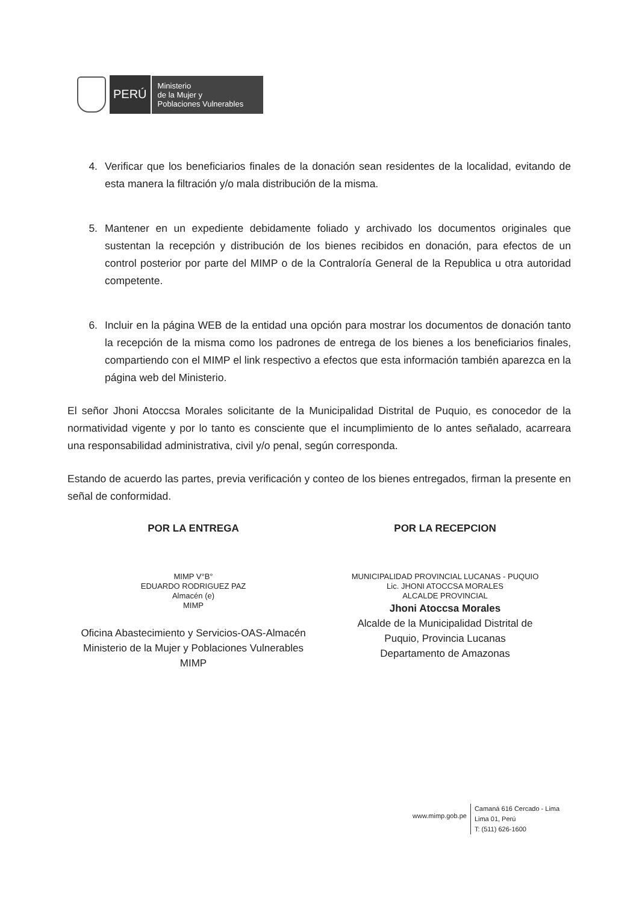PERÚ
Ministerio
de la Mujer y
Poblaciones Vulnerables
4. Verificar que los beneficiarios finales de la donación sean residentes de la localidad, evitando de esta manera la filtración y/o mala distribución de la misma.
5. Mantener en un expediente debidamente foliado y archivado los documentos originales que sustentan la recepción y distribución de los bienes recibidos en donación, para efectos de un control posterior por parte del MIMP o de la Contraloría General de la Republica u otra autoridad competente.
6. Incluir en la página WEB de la entidad una opción para mostrar los documentos de donación tanto la recepción de la misma como los padrones de entrega de los bienes a los beneficiarios finales, compartiendo con el MIMP el link respectivo a efectos que esta información también aparezca en la página web del Ministerio.
El señor Jhoni Atoccsa Morales solicitante de la Municipalidad Distrital de Puquio, es conocedor de la normatividad vigente y por lo tanto es consciente que el incumplimiento de lo antes señalado, acarreara una responsabilidad administrativa, civil y/o penal, según corresponda.
Estando de acuerdo las partes, previa verificación y conteo de los bienes entregados, firman la presente en señal de conformidad.
POR LA ENTREGA
MIMP V°B°
EDUARDO RODRIGUEZ PAZ
Almacén (e)
MIMP
Oficina Abastecimiento y Servicios-OAS-Almacén
Ministerio de la Mujer y Poblaciones Vulnerables
MIMP
POR LA RECEPCION
MUNICIPALIDAD PROVINCIAL LUCANAS - PUQUIO
Lic. JHONI ATOCCSA MORALES
ALCALDE PROVINCIAL
Jhoni Atoccsa Morales
Alcalde de la Municipalidad Distrital de
Puquio, Provincia Lucanas
Departamento de Amazonas
www.mimp.gob.pe
Camaná 616 Cercado - Lima
Lima 01, Perú
T: (511) 626-1600